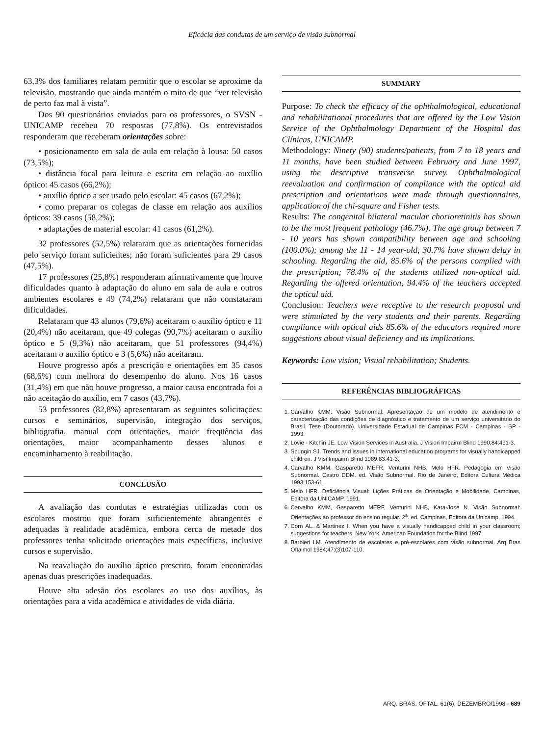Eficácia das condutas de um serviço de visão subnormal
63,3% dos familiares relatam permitir que o escolar se aproxime da televisão, mostrando que ainda mantém o mito de que “ver televisão de perto faz mal à vista”.
Dos 90 questionários enviados para os professores, o SVSN - UNICAMP recebeu 70 respostas (77,8%). Os entrevistados responderam que receberam orientações sobre:
• posicionamento em sala de aula em relação à lousa: 50 casos (73,5%);
• distância focal para leitura e escrita em relação ao auxílio óptico: 45 casos (66,2%);
• auxílio óptico a ser usado pelo escolar: 45 casos (67,2%);
• como preparar os colegas de classe em relação aos auxílios ópticos: 39 casos (58,2%);
• adaptações de material escolar: 41 casos (61,2%).
32 professores (52,5%) relataram que as orientações fornecidas pelo serviço foram suficientes; não foram suficientes para 29 casos (47,5%).
17 professores (25,8%) responderam afirmativamente que houve dificuldades quanto à adaptação do aluno em sala de aula e outros ambientes escolares e 49 (74,2%) relataram que não constataram dificuldades.
Relataram que 43 alunos (79,6%) aceitaram o auxílio óptico e 11 (20,4%) não aceitaram, que 49 colegas (90,7%) aceitaram o auxílio óptico e 5 (9,3%) não aceitaram, que 51 professores (94,4%) aceitaram o auxílio óptico e 3 (5,6%) não aceitaram.
Houve progresso após a prescrição e orientações em 35 casos (68,6%) com melhora do desempenho do aluno. Nos 16 casos (31,4%) em que não houve progresso, a maior causa encontrada foi a não aceitação do auxílio, em 7 casos (43,7%).
53 professores (82,8%) apresentaram as seguintes solicitações: cursos e seminários, supervisão, integração dos serviços, bibliografia, manual com orientações, maior freqüência das orientações, maior acompanhamento desses alunos e encaminhamento à reabilitação.
CONCLUSÃO
A avaliação das condutas e estratégias utilizadas com os escolares mostrou que foram suficientemente abrangentes e adequadas à realidade acadêmica, embora cerca de metade dos professores tenha solicitado orientações mais específicas, inclusive cursos e supervisão.
Na reavaliação do auxílio óptico prescrito, foram encontradas apenas duas prescrições inadequadas.
Houve alta adesão dos escolares ao uso dos auxílios, às orientações para a vida acadêmica e atividades de vida diária.
SUMMARY
Purpose: To check the efficacy of the ophthalmological, educational and rehabilitational procedures that are offered by the Low Vision Service of the Ophthalmology Department of the Hospital das Clínicas, UNICAMP.
Methodology: Ninety (90) students/patients, from 7 to 18 years and 11 months, have been studied between February and June 1997, using the descriptive transverse survey. Ophthalmological reevaluation and confirmation of compliance with the optical aid prescription and orientations were made through questionnaires, application of the chi-square and Fisher tests.
Results: The congenital bilateral macular chorioretinitis has shown to be the most frequent pathology (46.7%). The age group between 7 - 10 years has shown compatibility between age and schooling (100.0%); among the 11 - 14 year-old, 30.7% have shown delay in schooling. Regarding the aid, 85.6% of the persons complied with the prescription; 78.4% of the students utilized non-optical aid. Regarding the offered orientation, 94.4% of the teachers accepted the optical aid.
Conclusion: Teachers were receptive to the research proposal and were stimulated by the very students and their parents. Regarding compliance with optical aids 85.6% of the educators required more suggestions about visual deficiency and its implications.
Keywords: Low vision; Visual rehabilitation; Students.
REFERÊNCIAS BIBLIOGRÁFICAS
1. Carvalho KMM. Visão Subnormal: Apresentação de um modelo de atendimento e caracterização das condições de diagnóstico e tratamento de um serviço universitário do Brasil. Tese (Doutorado). Universidade Estadual de Campinas FCM - Campinas - SP - 1993.
2. Lovie - Kitchin JE. Low Vision Services in Australia. J Vision Impairm Blind 1990;84:491-3.
3. Spungin SJ. Trends and issues in international education programs for visually handicapped children. J Visi Impairm Blind 1989;83:41-3.
4. Carvalho KMM, Gasparetto MEFR, Venturini NHB, Melo HFR. Pedagogia em Visão Subnormal. Castro DDM. ed. Visão Subnormal. Rio de Janeiro, Editora Cultura Médica 1993;153-61.
5. Melo HFR. Deficiência Visual: Lições Práticas de Orientação e Mobilidade, Campinas, Editora da UNICAMP, 1991.
6. Carvalho KMM, Gasparetto MERF, Venturini NHB, Kara-José N. Visão Subnormal: Orientações ao professor do ensino regular. 2<sup>a</sup>. ed. Campinas, Editora da Unicamp, 1994.
7. Corn AL. & Martinez I. When you have a visually handicapped child in your classroom; suggestions for teachers. New York. American Foundation for the Blind 1997.
8. Barbieri LM. Atendimento de escolares e pré-escolares com visão subnormal. Arq Bras Oftalmol 1984;47:(3)107-110.
ARQ. BRAS. OFTAL. 61(6), DEZEMBRO/1998 - 689